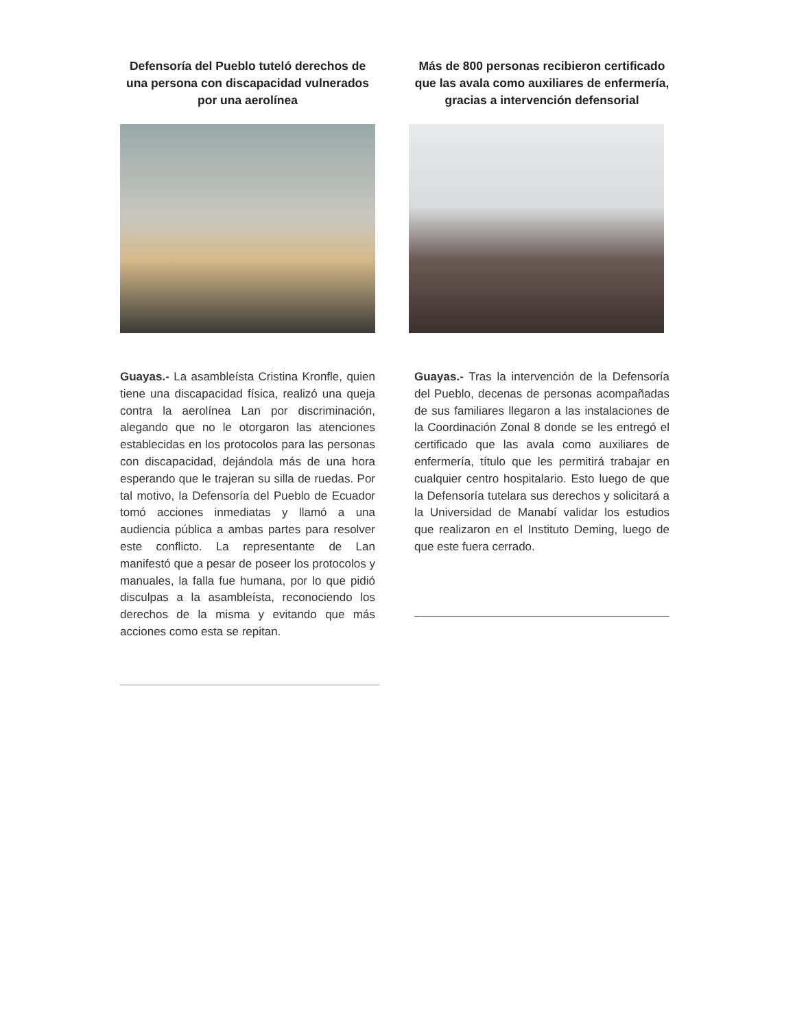Defensoría del Pueblo tuteló derechos de una persona con discapacidad vulnerados por una aerolínea
Guayas.- La asambleísta Cristina Kronfle, quien tiene una discapacidad física, realizó una queja contra la aerolínea Lan por discriminación, alegando que no le otorgaron las atenciones establecidas en los protocolos para las personas con discapacidad, dejándola más de una hora esperando que le trajeran su silla de ruedas. Por tal motivo, la Defensoría del Pueblo de Ecuador tomó acciones inmediatas y llamó a una audiencia pública a ambas partes para resolver este conflicto. La representante de Lan manifestó que a pesar de poseer los protocolos y manuales, la falla fue humana, por lo que pidió disculpas a la asambleísta, reconociendo los derechos de la misma y evitando que más acciones como esta se repitan.
Más de 800 personas recibieron certificado que las avala como auxiliares de enfermería, gracias a intervención defensorial
Guayas.- Tras la intervención de la Defensoría del Pueblo, decenas de personas acompañadas de sus familiares llegaron a las instalaciones de la Coordinación Zonal 8 donde se les entregó el certificado que las avala como auxiliares de enfermería, título que les permitirá trabajar en cualquier centro hospitalario. Esto luego de que la Defensoría tutelara sus derechos y solicitará a la Universidad de Manabí validar los estudios que realizaron en el Instituto Deming, luego de que este fuera cerrado.